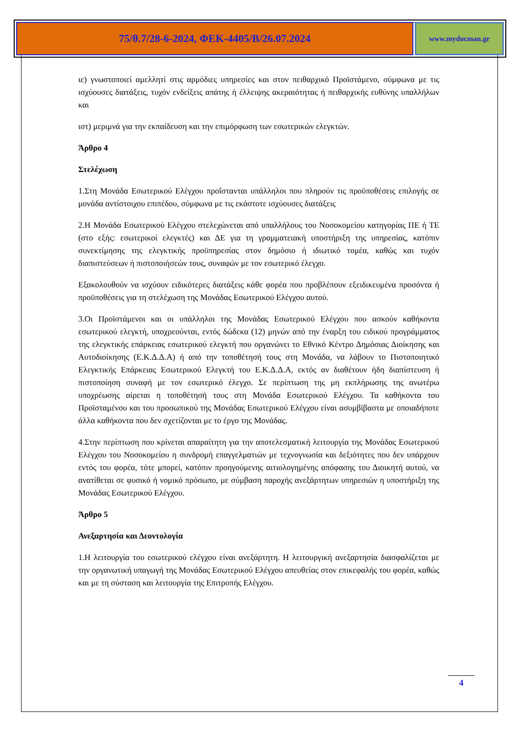75/θ.7/28-6-2024, ΦΕΚ-4405/Β/26.07.2024
www.mydocman.gr
ιε) γνωστοποιεί αμελλητί στις αρμόδιες υπηρεσίες και στον πειθαρχικό Προϊστάμενο, σύμφωνα με τις ισχύουσες διατάξεις, τυχόν ενδείξεις απάτης ή έλλειψης ακεραιότητας ή πειθαρχικής ευθύνης υπαλλήλων και
ιστ) μεριμνά για την εκπαίδευση και την επιμόρφωση των εσωτερικών ελεγκτών.
Άρθρο 4
Στελέχωση
1.Στη Μονάδα Εσωτερικού Ελέγχου προΐστανται υπάλληλοι που πληρούν τις προϋποθέσεις επιλογής σε μονάδα αντίστοιχου επιπέδου, σύμφωνα με τις εκάστοτε ισχύουσες διατάξεις
2.Η Μονάδα Εσωτερικού Ελέγχου στελεχώνεται από υπαλλήλους του Νοσοκομείου κατηγορίας ΠΕ ή ΤΕ (στο εξής: εσωτερικοί ελεγκτές) και ΔΕ για τη γραμματειακή υποστήριξη της υπηρεσίας, κατόπιν συνεκτίμησης της ελεγκτικής προϋπηρεσίας στον δημόσιο ή ιδιωτικό τομέα, καθώς και τυχόν διαπιστεύσεων ή πιστοποιήσεών τους, συναφών με τον εσωτερικό έλεγχο.
Εξακολουθούν να ισχύουν ειδικότερες διατάξεις κάθε φορέα που προβλέπουν εξειδικευμένα προσόντα ή προϋποθέσεις για τη στελέχωση της Μονάδας Εσωτερικού Ελέγχου αυτού.
3.Οι Προϊστάμενοι και οι υπάλληλοι της Μονάδας Εσωτερικού Ελέγχου που ασκούν καθήκοντα εσωτερικού ελεγκτή, υποχρεούνται, εντός δώδεκα (12) μηνών από την έναρξη του ειδικού προγράμματος της ελεγκτικής επάρκειας εσωτερικού ελεγκτή που οργανώνει το Εθνικό Κέντρο Δημόσιας Διοίκησης και Αυτοδιοίκησης (Ε.Κ.Δ.Δ.Α) ή από την τοποθέτησή τους στη Μονάδα, να λάβουν το Πιστοποιητικό Ελεγκτικής Επάρκειας Εσωτερικού Ελεγκτή του Ε.Κ.Δ.Δ.Α, εκτός αν διαθέτουν ήδη διαπίστευση ή πιστοποίηση συναφή με τον εσωτερικό έλεγχο. Σε περίπτωση της μη εκπλήρωσης της ανωτέρω υποχρέωσης αίρεται η τοποθέτησή τους στη Μονάδα Εσωτερικού Ελέγχου. Τα καθήκοντα του Προϊσταμένου και του προσωπικού της Μονάδας Εσωτερικού Ελέγχου είναι ασυμβίβαστα με οποιαδήποτε άλλα καθήκοντα που δεν σχετίζονται με το έργο της Μονάδας.
4.Στην περίπτωση που κρίνεται απαραίτητη για την αποτελεσματική λειτουργία της Μονάδας Εσωτερικού Ελέγχου του Νοσοκομείου η συνδρομή επαγγελματιών με τεχνογνωσία και δεξιότητες που δεν υπάρχουν εντός του φορέα, τότε μπορεί, κατόπιν προηγούμενης αιτιολογημένης απόφασης του Διοικητή αυτού, να ανατίθεται σε φυσικό ή νομικό πρόσωπο, με σύμβαση παροχής ανεξάρτητων υπηρεσιών η υποστήριξη της Μονάδας Εσωτερικού Ελέγχου.
Άρθρο 5
Ανεξαρτησία και Δεοντολογία
1.Η λειτουργία του εσωτερικού ελέγχου είναι ανεξάρτητη. Η λειτουργική ανεξαρτησία διασφαλίζεται με την οργανωτική υπαγωγή της Μονάδας Εσωτερικού Ελέγχου απευθείας στον επικεφαλής του φορέα, καθώς και με τη σύσταση και λειτουργία της Επιτροπής Ελέγχου.
4